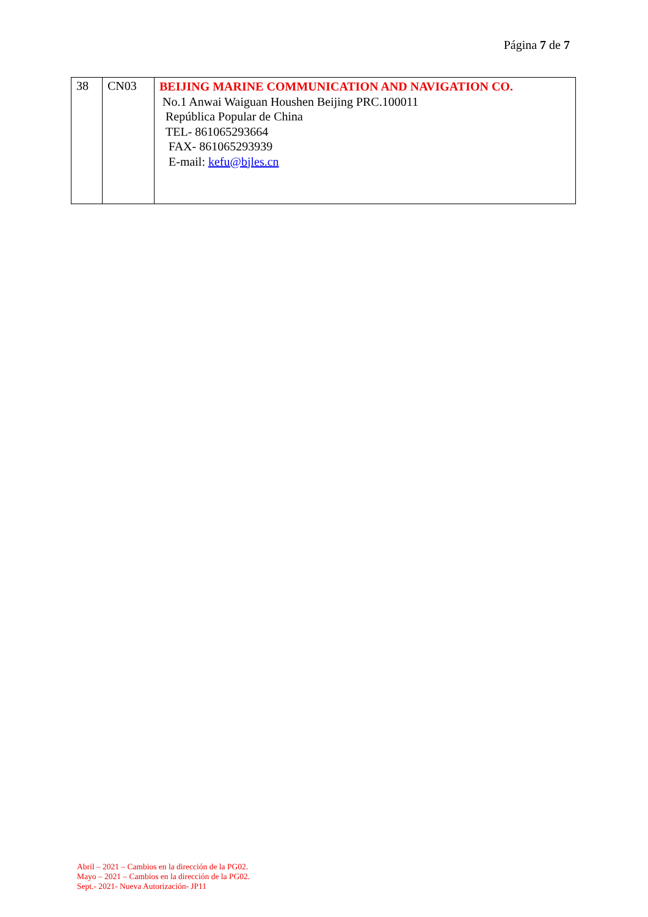Página 7 de 7
| 38 | CN03 | BEIJING MARINE COMMUNICATION AND NAVIGATION CO. No.1 Anwai Waiguan Houshen Beijing PRC.100011 República Popular de China TEL- 861065293664 FAX- 861065293939 E-mail: kefu@bjles.cn |
Abril – 2021 – Cambios en la dirección de la PG02.
Mayo – 2021 – Cambios en la dirección de la PG02.
Sept.- 2021- Nueva Autorización- JP11